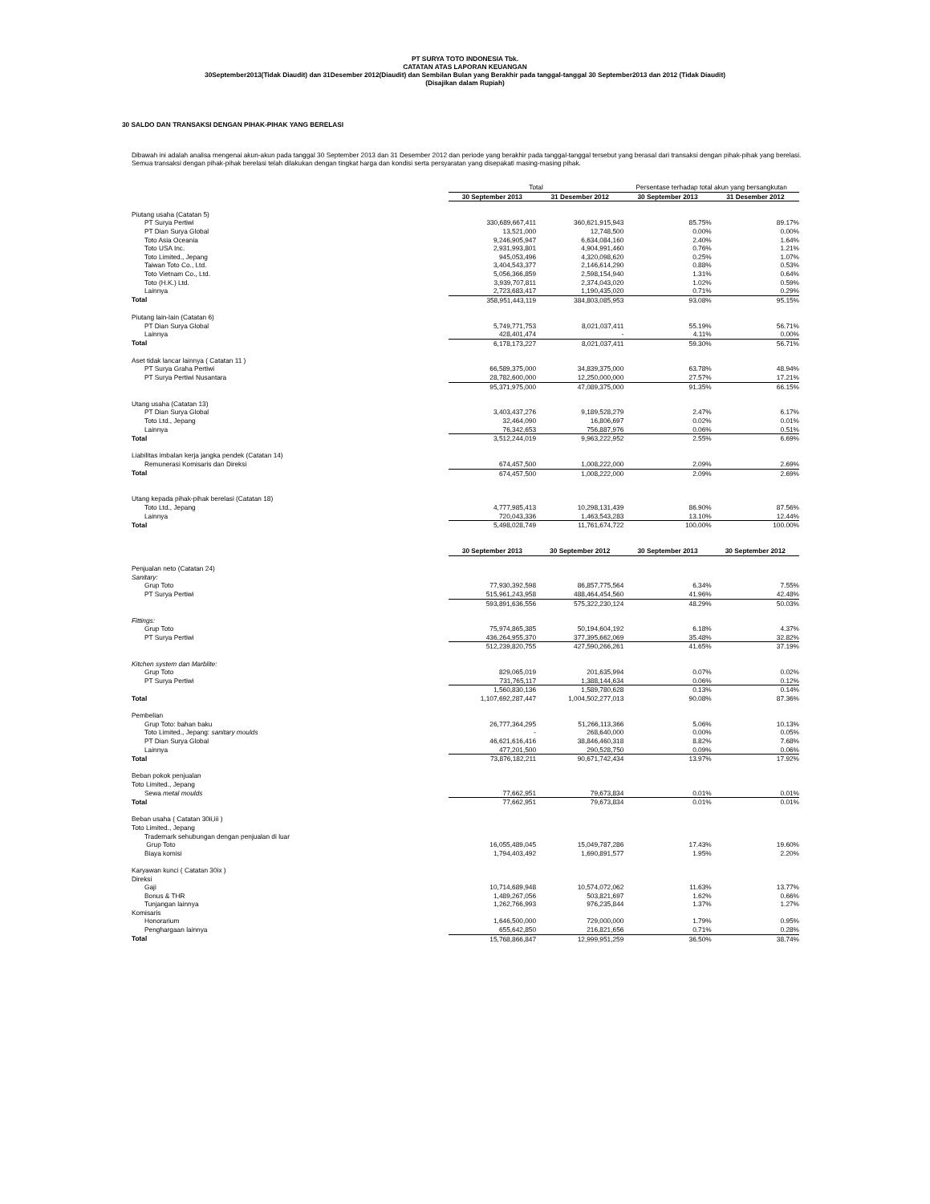PT SURYA TOTO INDONESIA Tbk.
CATATAN ATAS LAPORAN KEUANGAN
30September2013(Tidak Diaudit) dan 31Desember 2012(Diaudit) dan Sembilan Bulan yang Berakhir pada tanggal-tanggal 30 September2013 dan 2012 (Tidak Diaudit)
(Disajikan dalam Rupiah)
30 SALDO DAN TRANSAKSI DENGAN PIHAK-PIHAK YANG BERELASI
Dibawah ini adalah analisa mengenai akun-akun pada tanggal 30 September 2013 dan 31 Desember 2012 dan periode yang berakhir pada tanggal-tanggal tersebut yang berasal dari transaksi dengan pihak-pihak yang berelasi. Semua transaksi dengan pihak-pihak berelasi telah dilakukan dengan tingkat harga dan kondisi serta persyaratan yang disepakati masing-masing pihak.
| | Total | | Persentase terhadap total akun yang bersangkutan | |
| | 30 September 2013 | 31 Desember 2012 | 30 September 2013 | 31 Desember 2012 |
| Piutang usaha (Catatan 5) | | | | |
| PT Surya Pertiwi | 330,689,667,411 | 360,621,915,943 | 85.75% | 89.17% |
| PT Dian Surya Global | 13,521,000 | 12,748,500 | 0.00% | 0.00% |
| Toto Asia Oceania | 9,246,905,947 | 6,634,084,160 | 2.40% | 1.64% |
| Toto USA Inc. | 2,931,993,801 | 4,904,991,460 | 0.76% | 1.21% |
| Toto Limited., Jepang | 945,053,496 | 4,320,098,620 | 0.25% | 1.07% |
| Taiwan Toto Co., Ltd. | 3,404,543,377 | 2,146,614,290 | 0.88% | 0.53% |
| Toto Vietnam Co., Ltd. | 5,056,366,859 | 2,598,154,940 | 1.31% | 0.64% |
| Toto (H.K.) Ltd. | 3,939,707,811 | 2,374,043,020 | 1.02% | 0.59% |
| Lainnya | 2,723,683,417 | 1,190,435,020 | 0.71% | 0.29% |
| Total | 358,951,443,119 | 384,803,085,953 | 93.08% | 95.15% |
| Piutang lain-lain (Catatan 6) | | | | |
| PT Dian Surya Global | 5,749,771,753 | 8,021,037,411 | 55.19% | 56.71% |
| Lainnya | 428,401,474 | - | 4.11% | 0.00% |
| Total | 6,178,173,227 | 8,021,037,411 | 59.30% | 56.71% |
| Aset tidak lancar lainnya ( Catatan 11 ) | | | | |
| PT Surya Graha Pertiwi | 66,589,375,000 | 34,839,375,000 | 63.78% | 48.94% |
| PT Surya Pertiwi Nusantara | 28,782,600,000 | 12,250,000,000 | 27.57% | 17.21% |
| | 95,371,975,000 | 47,089,375,000 | 91.35% | 66.15% |
| Utang usaha (Catatan 13) | | | | |
| PT Dian Surya Global | 3,403,437,276 | 9,189,528,279 | 2.47% | 6.17% |
| Toto Ltd., Jepang | 32,464,090 | 16,806,697 | 0.02% | 0.01% |
| Lainnya | 76,342,653 | 756,887,976 | 0.06% | 0.51% |
| Total | 3,512,244,019 | 9,963,222,952 | 2.55% | 6.69% |
| Liabilitas imbalan kerja jangka pendek (Catatan 14) | | | | |
| Remunerasi Komisaris dan Direksi | 674,457,500 | 1,008,222,000 | 2.09% | 2.69% |
| Total | 674,457,500 | 1,008,222,000 | 2.09% | 2.69% |
| Utang kepada pihak-pihak berelasi (Catatan 18) | | | | |
| Toto Ltd., Jepang | 4,777,985,413 | 10,298,131,439 | 86.90% | 87.56% |
| Lainnya | 720,043,336 | 1,463,543,283 | 13.10% | 12.44% |
| Total | 5,498,028,749 | 11,761,674,722 | 100.00% | 100.00% |
| | 30 September 2013 | 30 September 2012 | 30 September 2013 | 30 September 2012 |
| Penjualan neto (Catatan 24) | | | | |
| Sanitary: | | | | |
| Grup Toto | 77,930,392,598 | 86,857,775,564 | 6.34% | 7.55% |
| PT Surya Pertiwi | 515,961,243,958 | 488,464,454,560 | 41.96% | 42.48% |
| | 593,891,636,556 | 575,322,230,124 | 48.29% | 50.03% |
| Fittings: | | | | |
| Grup Toto | 75,974,865,385 | 50,194,604,192 | 6.18% | 4.37% |
| PT Surya Pertiwi | 436,264,955,370 | 377,395,662,069 | 35.48% | 32.82% |
| | 512,239,820,755 | 427,590,266,261 | 41.65% | 37.19% |
| Kitchen system dan Marblite: | | | | |
| Grup Toto | 829,065,019 | 201,635,994 | 0.07% | 0.02% |
| PT Surya Pertiwi | 731,765,117 | 1,388,144,634 | 0.06% | 0.12% |
| | 1,560,830,136 | 1,589,780,628 | 0.13% | 0.14% |
| Total | 1,107,692,287,447 | 1,004,502,277,013 | 90.08% | 87.36% |
| Pembelian | | | | |
| Grup Toto: bahan baku | 26,777,364,295 | 51,266,113,366 | 5.06% | 10.13% |
| Toto Limited., Jepang: sanitary moulds | - | 268,640,000 | 0.00% | 0.05% |
| PT Dian Surya Global | 46,621,616,416 | 38,846,460,318 | 8.82% | 7.68% |
| Lainnya | 477,201,500 | 290,528,750 | 0.09% | 0.06% |
| Total | 73,876,182,211 | 90,671,742,434 | 13.97% | 17.92% |
| Beban pokok penjualan | | | | |
| Toto Limited., Jepang | | | | |
| Sewa metal moulds | 77,662,951 | 79,673,834 | 0.01% | 0.01% |
| Total | 77,662,951 | 79,673,834 | 0.01% | 0.01% |
| Beban usaha ( Catatan 30ii,iii ) | | | | |
| Toto Limited., Jepang | | | | |
| Trademark sehubungan dengan penjualan di luar | | | | |
| Grup Toto | 16,055,489,045 | 15,049,787,286 | 17.43% | 19.60% |
| Biaya komisi | 1,794,403,492 | 1,690,891,577 | 1.95% | 2.20% |
| Karyawan kunci ( Catatan 30ix ) | | | | |
| Direksi | | | | |
| Gaji | 10,714,689,948 | 10,574,072,062 | 11.63% | 13.77% |
| Bonus & THR | 1,489,267,056 | 503,821,697 | 1.62% | 0.66% |
| Tunjangan lainnya | 1,262,766,993 | 976,235,844 | 1.37% | 1.27% |
| Komisaris | | | | |
| Honorarium | 1,646,500,000 | 729,000,000 | 1.79% | 0.95% |
| Penghargaan lainnya | 655,642,850 | 216,821,656 | 0.71% | 0.28% |
| Total | 15,768,866,847 | 12,999,951,259 | 36.50% | 38.74% |